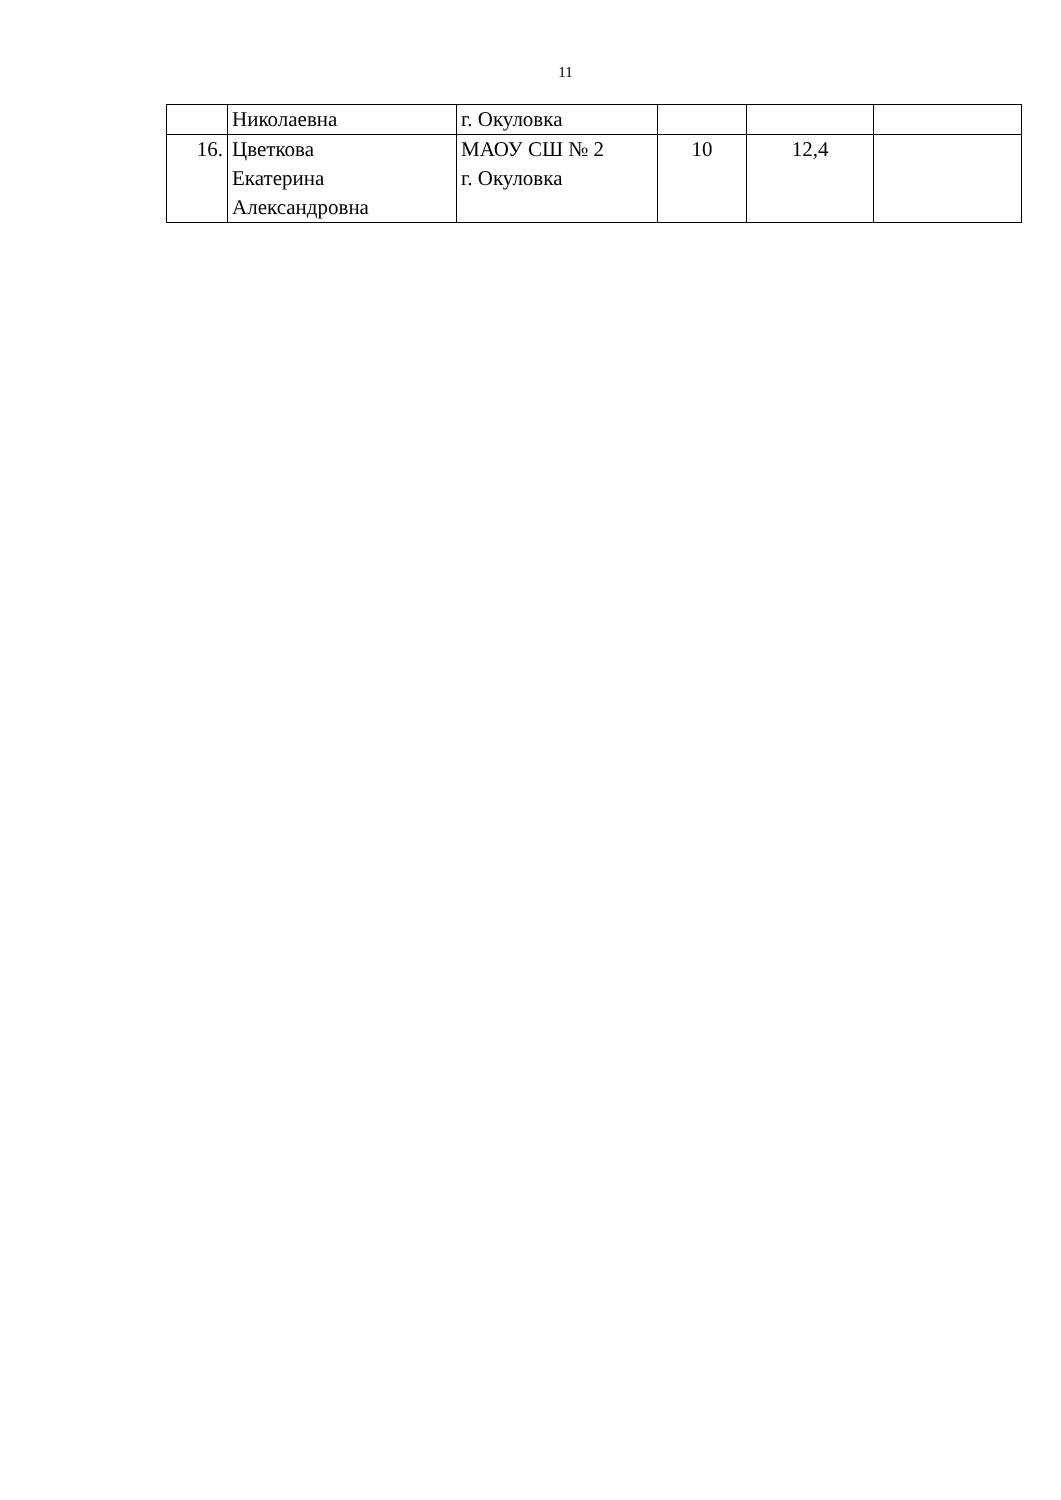11
| | Николаевна | г. Окуловка | | | |
| 16. | Цветкова Екатерина Александровна | МАОУ СШ № 2 г. Окуловка | 10 | 12,4 | |